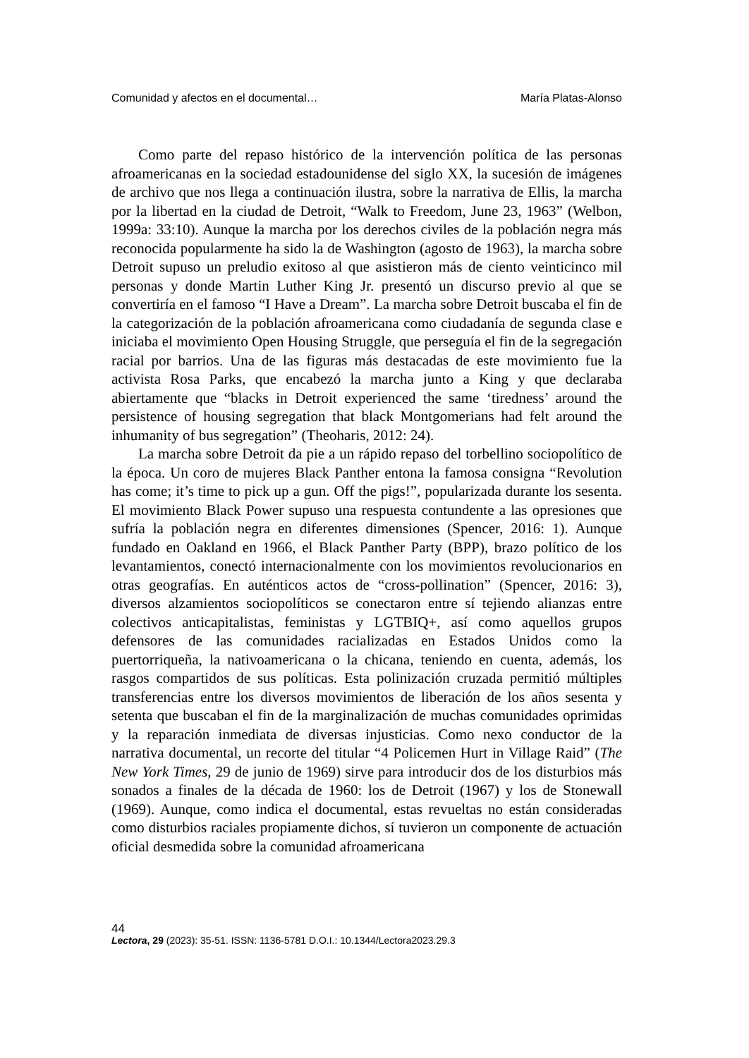Comunidad y afectos en el documental… María Platas-Alonso
Como parte del repaso histórico de la intervención política de las personas afroamericanas en la sociedad estadounidense del siglo XX, la sucesión de imágenes de archivo que nos llega a continuación ilustra, sobre la narrativa de Ellis, la marcha por la libertad en la ciudad de Detroit, “Walk to Freedom, June 23, 1963” (Welbon, 1999a: 33:10). Aunque la marcha por los derechos civiles de la población negra más reconocida popularmente ha sido la de Washington (agosto de 1963), la marcha sobre Detroit supuso un preludio exitoso al que asistieron más de ciento veinticinco mil personas y donde Martin Luther King Jr. presentó un discurso previo al que se convertiría en el famoso “I Have a Dream”. La marcha sobre Detroit buscaba el fin de la categorización de la población afroamericana como ciudadanía de segunda clase e iniciaba el movimiento Open Housing Struggle, que perseguía el fin de la segregación racial por barrios. Una de las figuras más destacadas de este movimiento fue la activista Rosa Parks, que encabezó la marcha junto a King y que declaraba abiertamente que “blacks in Detroit experienced the same ‘tiredness’ around the persistence of housing segregation that black Montgomerians had felt around the inhumanity of bus segregation” (Theoharis, 2012: 24).
La marcha sobre Detroit da pie a un rápido repaso del torbellino sociopolítico de la época. Un coro de mujeres Black Panther entona la famosa consigna “Revolution has come; it’s time to pick up a gun. Off the pigs!”, popularizada durante los sesenta. El movimiento Black Power supuso una respuesta contundente a las opresiones que sufría la población negra en diferentes dimensiones (Spencer, 2016: 1). Aunque fundado en Oakland en 1966, el Black Panther Party (BPP), brazo político de los levantamientos, conectó internacionalmente con los movimientos revolucionarios en otras geografías. En auténticos actos de “cross-pollination” (Spencer, 2016: 3), diversos alzamientos sociopolíticos se conectaron entre sí tejiendo alianzas entre colectivos anticapitalistas, feministas y LGTBIQ+, así como aquellos grupos defensores de las comunidades racializadas en Estados Unidos como la puertorriqueña, la nativoamericana o la chicana, teniendo en cuenta, además, los rasgos compartidos de sus políticas. Esta polinización cruzada permitió múltiples transferencias entre los diversos movimientos de liberación de los años sesenta y setenta que buscaban el fin de la marginalización de muchas comunidades oprimidas y la reparación inmediata de diversas injusticias. Como nexo conductor de la narrativa documental, un recorte del titular “4 Policemen Hurt in Village Raid” (The New York Times, 29 de junio de 1969) sirve para introducir dos de los disturbios más sonados a finales de la década de 1960: los de Detroit (1967) y los de Stonewall (1969). Aunque, como indica el documental, estas revueltas no están consideradas como disturbios raciales propiamente dichos, sí tuvieron un componente de actuación oficial desmedida sobre la comunidad afroamericana
44
Lectora, 29 (2023): 35-51. ISSN: 1136-5781 D.O.I.: 10.1344/Lectora2023.29.3